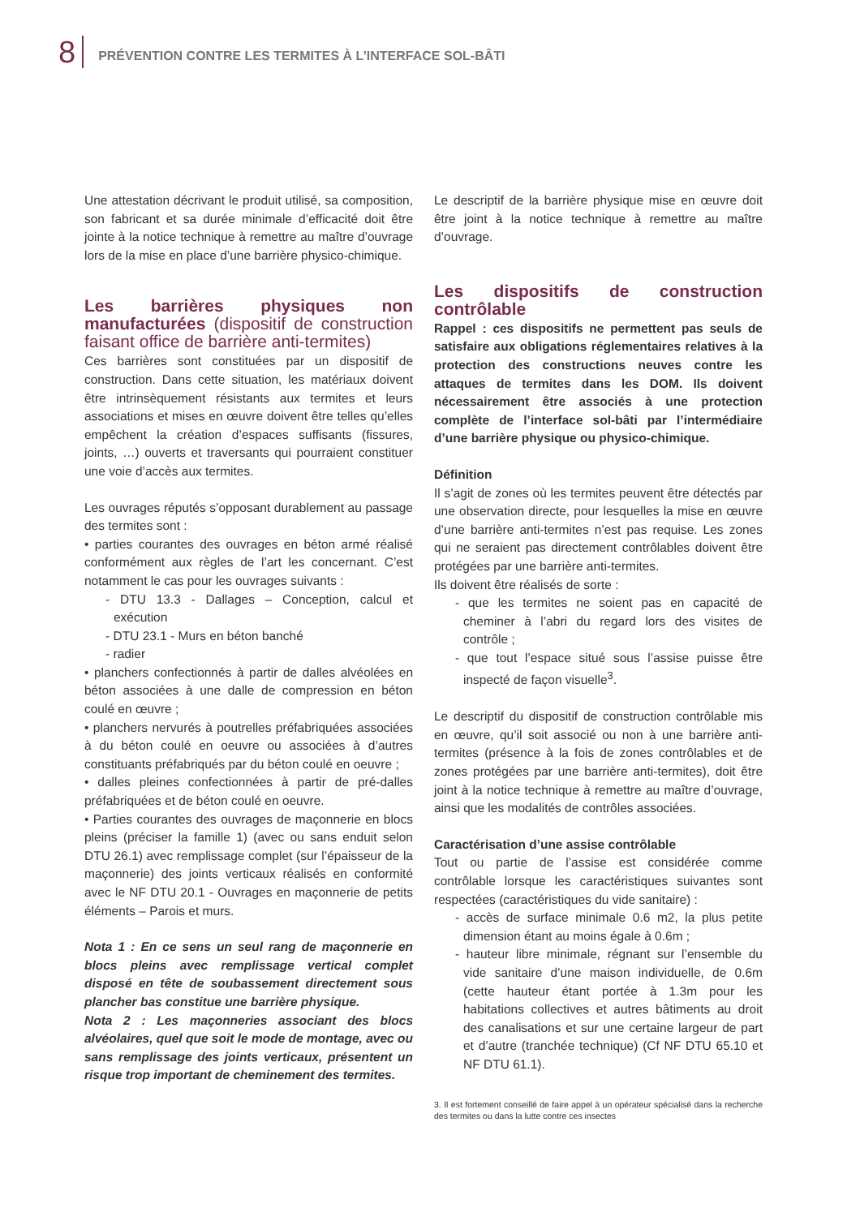8
PRÉVENTION CONTRE LES TERMITES À L’INTERFACE SOL-BÂTI
Une attestation décrivant le produit utilisé, sa composition, son fabricant et sa durée minimale d’efficacité doit être jointe à la notice technique à remettre au maître d’ouvrage lors de la mise en place d’une barrière physico-chimique.
Les barrières physiques non manufacturées (dispositif de construction faisant office de barrière anti-termites)
Ces barrières sont constituées par un dispositif de construction. Dans cette situation, les matériaux doivent être intrinsèquement résistants aux termites et leurs associations et mises en œuvre doivent être telles qu’elles empêchent la création d’espaces suffisants (fissures, joints, …) ouverts et traversants qui pourraient constituer une voie d’accès aux termites.
Les ouvrages réputés s’opposant durablement au passage des termites sont :
• parties courantes des ouvrages en béton armé réalisé conformément aux règles de l’art les concernant. C’est notamment le cas pour les ouvrages suivants :
- DTU 13.3 - Dallages – Conception, calcul et exécution
- DTU 23.1 - Murs en béton banché
- radier
• planchers confectionnés à partir de dalles alvéolées en béton associées à une dalle de compression en béton coulé en œuvre ;
• planchers nervurés à poutrelles préfabriquées associées à du béton coulé en oeuvre ou associées à d’autres constituants préfabriqués par du béton coulé en oeuvre ;
• dalles pleines confectionnées à partir de pré-dalles préfabriquées et de béton coulé en oeuvre.
• Parties courantes des ouvrages de maçonnerie en blocs pleins (préciser la famille 1) (avec ou sans enduit selon DTU 26.1) avec remplissage complet (sur l’épaisseur de la maçonnerie) des joints verticaux réalisés en conformité avec le NF DTU 20.1 - Ouvrages en maçonnerie de petits éléments – Parois et murs.
Nota 1 : En ce sens un seul rang de maçonnerie en blocs pleins avec remplissage vertical complet disposé en tête de soubassement directement sous plancher bas constitue une barrière physique.
Nota 2 : Les maçonneries associant des blocs alvéolaires, quel que soit le mode de montage, avec ou sans remplissage des joints verticaux, présentent un risque trop important de cheminement des termites.
Le descriptif de la barrière physique mise en œuvre doit être joint à la notice technique à remettre au maître d’ouvrage.
Les dispositifs de construction contrôlable
Rappel : ces dispositifs ne permettent pas seuls de satisfaire aux obligations réglementaires relatives à la protection des constructions neuves contre les attaques de termites dans les DOM. Ils doivent nécessairement être associés à une protection complète de l’interface sol-bâti par l’intermédiaire d’une barrière physique ou physico-chimique.
Définition
Il s’agit de zones où les termites peuvent être détectés par une observation directe, pour lesquelles la mise en œuvre d’une barrière anti-termites n’est pas requise. Les zones qui ne seraient pas directement contrôlables doivent être protégées par une barrière anti-termites.
Ils doivent être réalisés de sorte :
- que les termites ne soient pas en capacité de cheminer à l’abri du regard lors des visites de contrôle ;
- que tout l’espace situé sous l’assise puisse être inspecté de façon visuelle<sup>3</sup>.
Le descriptif du dispositif de construction contrôlable mis en œuvre, qu’il soit associé ou non à une barrière anti-termites (présence à la fois de zones contrôlables et de zones protégées par une barrière anti-termites), doit être joint à la notice technique à remettre au maître d’ouvrage, ainsi que les modalités de contrôles associées.
Caractérisation d’une assise contrôlable
Tout ou partie de l’assise est considérée comme contrôlable lorsque les caractéristiques suivantes sont respectées (caractéristiques du vide sanitaire) :
- accès de surface minimale 0.6 m2, la plus petite dimension étant au moins égale à 0.6m ;
- hauteur libre minimale, régnant sur l’ensemble du vide sanitaire d’une maison individuelle, de 0.6m (cette hauteur étant portée à 1.3m pour les habitations collectives et autres bâtiments au droit des canalisations et sur une certaine largeur de part et d’autre (tranchée technique) (Cf NF DTU 65.10 et NF DTU 61.1).
3. Il est fortement conseillé de faire appel à un opérateur spécialisé dans la recherche des termites ou dans la lutte contre ces insectes